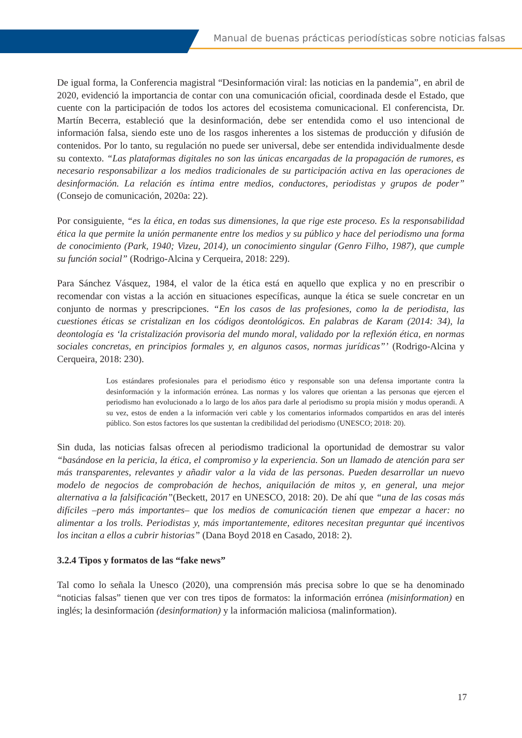Manual de buenas prácticas periodísticas sobre noticias falsas
De igual forma, la Conferencia magistral “Desinformación viral: las noticias en la pandemia”, en abril de 2020, evidenció la importancia de contar con una comunicación oficial, coordinada desde el Estado, que cuente con la participación de todos los actores del ecosistema comunicacional. El conferencista, Dr. Martín Becerra, estableció que la desinformación, debe ser entendida como el uso intencional de información falsa, siendo este uno de los rasgos inherentes a los sistemas de producción y difusión de contenidos. Por lo tanto, su regulación no puede ser universal, debe ser entendida individualmente desde su contexto. “Las plataformas digitales no son las únicas encargadas de la propagación de rumores, es necesario responsabilizar a los medios tradicionales de su participación activa en las operaciones de desinformación. La relación es íntima entre medios, conductores, periodistas y grupos de poder” (Consejo de comunicación, 2020a: 22).
Por consiguiente, “es la ética, en todas sus dimensiones, la que rige este proceso. Es la responsabilidad ética la que permite la unión permanente entre los medios y su público y hace del periodismo una forma de conocimiento (Park, 1940; Vizeu, 2014), un conocimiento singular (Genro Filho, 1987), que cumple su función social” (Rodrigo-Alcina y Cerqueira, 2018: 229).
Para Sánchez Vásquez, 1984, el valor de la ética está en aquello que explica y no en prescribir o recomendar con vistas a la acción en situaciones específicas, aunque la ética se suele concretar en un conjunto de normas y prescripciones. “En los casos de las profesiones, como la de periodista, las cuestiones éticas se cristalizan en los códigos deontológicos. En palabras de Karam (2014: 34), la deontología es ‘la cristalización provisoria del mundo moral, validado por la reflexión ética, en normas sociales concretas, en principios formales y, en algunos casos, normas jurídicas”’ (Rodrigo-Alcina y Cerqueira, 2018: 230).
Los estándares profesionales para el periodismo ético y responsable son una defensa importante contra la desinformación y la información errónea. Las normas y los valores que orientan a las personas que ejercen el periodismo han evolucionado a lo largo de los años para darle al periodismo su propia misión y modus operandi. A su vez, estos de enden a la información veri cable y los comentarios informados compartidos en aras del interés público. Son estos factores los que sustentan la credibilidad del periodismo (UNESCO; 2018: 20).
Sin duda, las noticias falsas ofrecen al periodismo tradicional la oportunidad de demostrar su valor “basándose en la pericia, la ética, el compromiso y la experiencia. Son un llamado de atención para ser más transparentes, relevantes y añadir valor a la vida de las personas. Pueden desarrollar un nuevo modelo de negocios de comprobación de hechos, aniquilación de mitos y, en general, una mejor alternativa a la falsificación”(Beckett, 2017 en UNESCO, 2018: 20). De ahí que “una de las cosas más difíciles –pero más importantes– que los medios de comunicación tienen que empezar a hacer: no alimentar a los trolls. Periodistas y, más importantemente, editores necesitan preguntar qué incentivos los incitan a ellos a cubrir historias” (Dana Boyd 2018 en Casado, 2018: 2).
3.2.4 Tipos y formatos de las “fake news”
Tal como lo señala la Unesco (2020), una comprensión más precisa sobre lo que se ha denominado “noticias falsas” tienen que ver con tres tipos de formatos: la información errónea (misinformation) en inglés; la desinformación (desinformation) y la información maliciosa (malinformation).
17